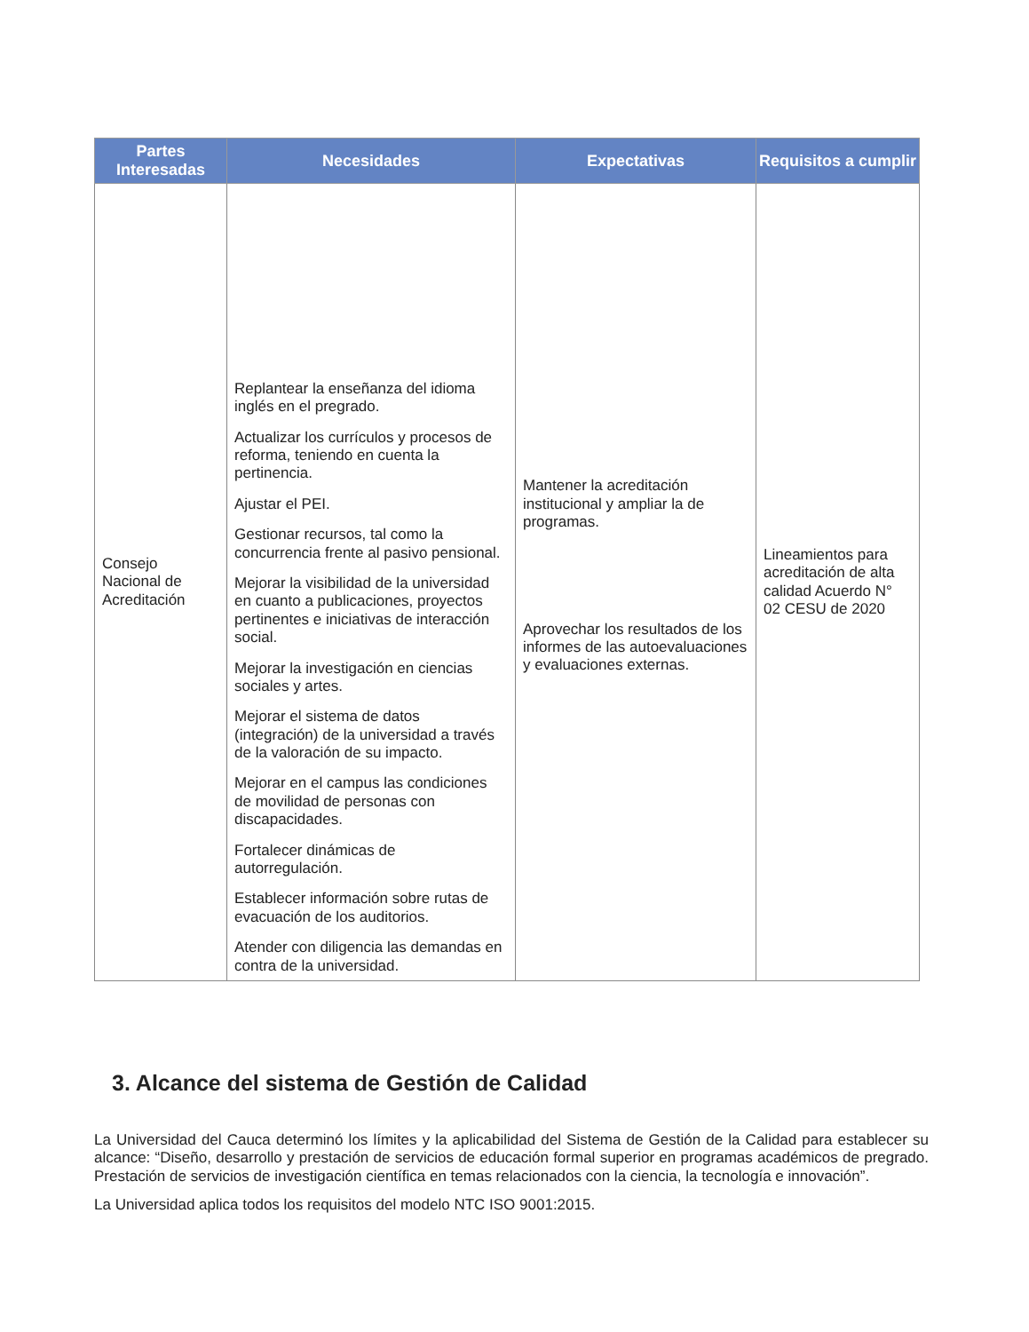| Partes Interesadas | Necesidades | Expectativas | Requisitos a cumplir |
| --- | --- | --- | --- |
| Consejo Nacional de Acreditación | Replantear la enseñanza del idioma inglés en el pregrado. Actualizar los currículos y procesos de reforma, teniendo en cuenta la pertinencia. Ajustar el PEI. Gestionar recursos, tal como la concurrencia frente al pasivo pensional. Mejorar la visibilidad de la universidad en cuanto a publicaciones, proyectos pertinentes e iniciativas de interacción social. Mejorar la investigación en ciencias sociales y artes. Mejorar el sistema de datos (integración) de la universidad a través de la valoración de su impacto. Mejorar en el campus las condiciones de movilidad de personas con discapacidades. Fortalecer dinámicas de autorregulación. Establecer información sobre rutas de evacuación de los auditorios. Atender con diligencia las demandas en contra de la universidad. | Mantener la acreditación institucional y ampliar la de programas. Aprovechar los resultados de los informes de las autoevaluaciones y evaluaciones externas. | Lineamientos para acreditación de alta calidad Acuerdo N° 02 CESU de 2020 |
3. Alcance del sistema de Gestión de Calidad
La Universidad del Cauca determinó los límites y la aplicabilidad del Sistema de Gestión de la Calidad para establecer su alcance: “Diseño, desarrollo y prestación de servicios de educación formal superior en programas académicos de pregrado. Prestación de servicios de investigación científica en temas relacionados con la ciencia, la tecnología e innovación”.
La Universidad aplica todos los requisitos del modelo NTC ISO 9001:2015.